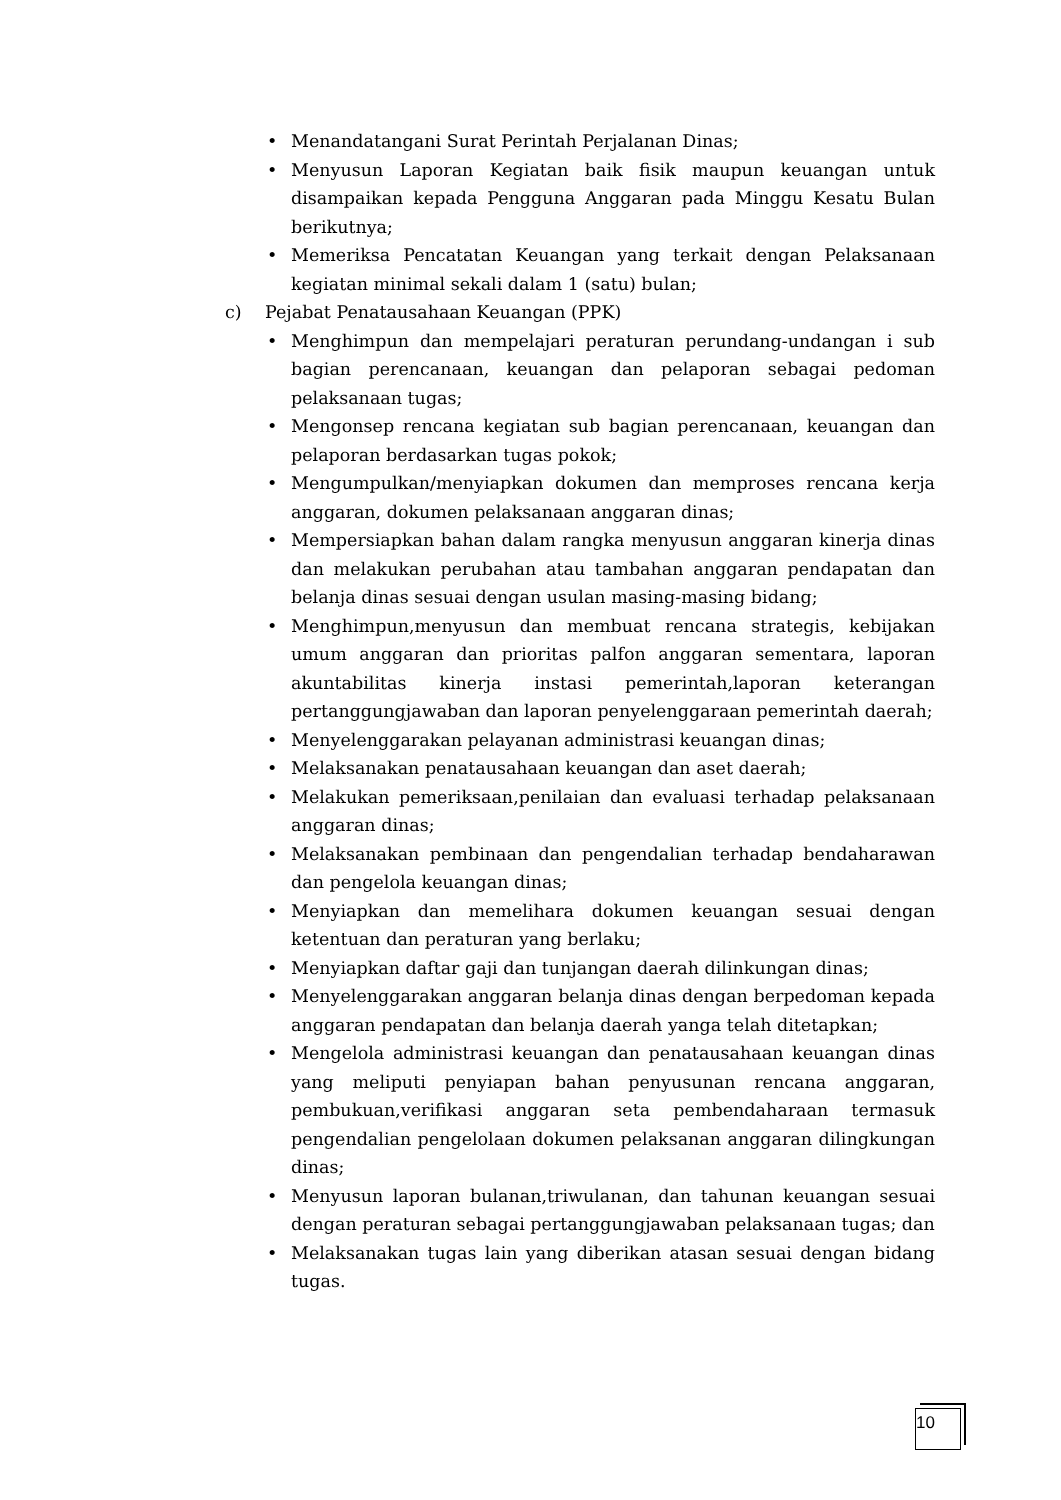• Menandatangani Surat Perintah Perjalanan Dinas;
• Menyusun Laporan Kegiatan baik fisik maupun keuangan untuk disampaikan kepada Pengguna Anggaran pada Minggu Kesatu Bulan berikutnya;
• Memeriksa Pencatatan Keuangan yang terkait dengan Pelaksanaan kegiatan minimal sekali dalam 1 (satu) bulan;
c) Pejabat Penatausahaan Keuangan (PPK)
• Menghimpun dan mempelajari peraturan perundang-undangan i sub bagian perencanaan, keuangan dan pelaporan sebagai pedoman pelaksanaan tugas;
• Mengonsep rencana kegiatan sub bagian perencanaan, keuangan dan pelaporan berdasarkan tugas pokok;
• Mengumpulkan/menyiapkan dokumen dan memproses rencana kerja anggaran, dokumen pelaksanaan anggaran dinas;
• Mempersiapkan bahan dalam rangka menyusun anggaran kinerja dinas dan melakukan perubahan atau tambahan anggaran pendapatan dan belanja dinas sesuai dengan usulan masing-masing bidang;
• Menghimpun,menyusun dan membuat rencana strategis, kebijakan umum anggaran dan prioritas palfon anggaran sementara, laporan akuntabilitas kinerja instasi pemerintah,laporan keterangan pertanggungjawaban dan laporan penyelenggaraan pemerintah daerah;
• Menyelenggarakan pelayanan administrasi keuangan dinas;
• Melaksanakan penatausahaan keuangan dan aset daerah;
• Melakukan pemeriksaan,penilaian dan evaluasi terhadap pelaksanaan anggaran dinas;
• Melaksanakan pembinaan dan pengendalian terhadap bendaharawan dan pengelola keuangan dinas;
• Menyiapkan dan memelihara dokumen keuangan sesuai dengan ketentuan dan peraturan yang berlaku;
• Menyiapkan daftar gaji dan tunjangan daerah dilinkungan dinas;
• Menyelenggarakan anggaran belanja dinas dengan berpedoman kepada anggaran pendapatan dan belanja daerah yanga telah ditetapkan;
• Mengelola administrasi keuangan dan penatausahaan keuangan dinas yang meliputi penyiapan bahan penyusunan rencana anggaran, pembukuan,verifikasi anggaran seta pembendaharaan termasuk pengendalian pengelolaan dokumen pelaksanan anggaran dilingkungan dinas;
• Menyusun laporan bulanan,triwulanan, dan tahunan keuangan sesuai dengan peraturan sebagai pertanggungjawaban pelaksanaan tugas; dan
• Melaksanakan tugas lain yang diberikan atasan sesuai dengan bidang tugas.
10